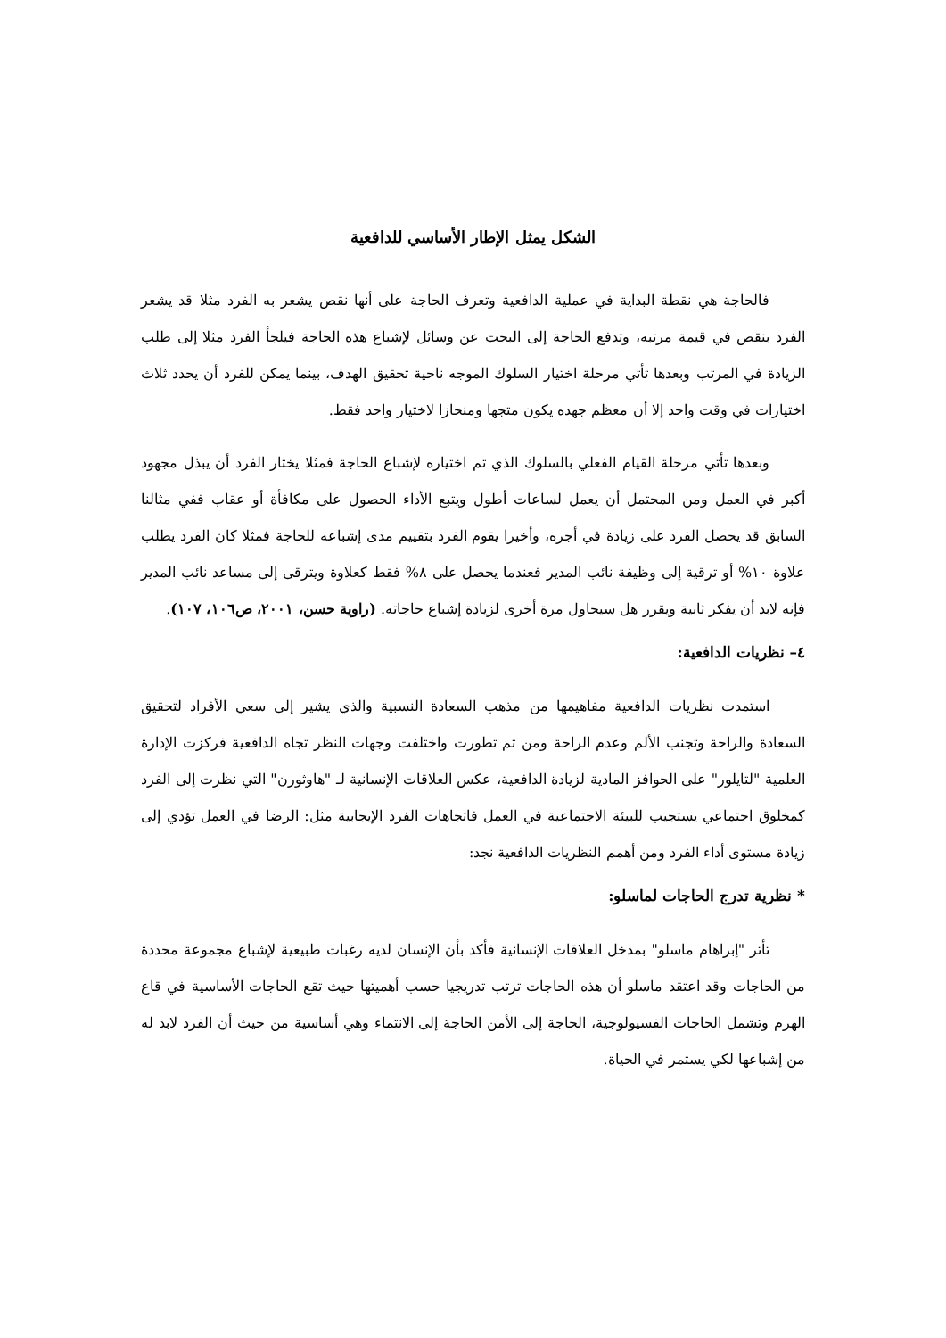الشكل يمثل الإطار الأساسي للدافعية
فالحاجة هي نقطة البداية في عملية الدافعية وتعرف الحاجة على أنها نقص يشعر به الفرد مثلا قد يشعر الفرد بنقص في قيمة مرتبه، وتدفع الحاجة إلى البحث عن وسائل لإشباع هذه الحاجة فيلجأ الفرد مثلا إلى طلب الزيادة في المرتب وبعدها تأتي مرحلة اختيار السلوك الموجه ناحية تحقيق الهدف، بينما يمكن للفرد أن يحدد ثلاث اختيارات في وقت واحد إلا أن معظم جهده يكون متجها ومنحازا لاختيار واحد فقط.
وبعدها تأتي مرحلة القيام الفعلي بالسلوك الذي تم اختياره لإشباع الحاجة فمثلا يختار الفرد أن يبذل مجهود أكبر في العمل ومن المحتمل أن يعمل لساعات أطول ويتبع الأداء الحصول على مكافأة أو عقاب ففي مثالنا السابق قد يحصل الفرد على زيادة في أجره، وأخيرا يقوم الفرد بتقييم مدى إشباعه للحاجة فمثلا كان الفرد يطلب علاوة ١٠% أو ترقية إلى وظيفة نائب المدير فعندما يحصل على ٨% فقط كعلاوة ويترقى إلى مساعد نائب المدير فإنه لابد أن يفكر ثانية ويقرر هل سيحاول مرة أخرى لزيادة إشباع حاجاته. (راوية حسن، ٢٠٠١، ص١٠٦، ١٠٧).
٤– نظريات الدافعية:
استمدت نظريات الدافعية مفاهيمها من مذهب السعادة النسبية والذي يشير إلى سعي الأفراد لتحقيق السعادة والراحة وتجنب الألم وعدم الراحة ومن ثم تطورت واختلفت وجهات النظر تجاه الدافعية فركزت الإدارة العلمية "لتايلور" على الحوافز المادية لزيادة الدافعية، عكس العلاقات الإنسانية لـ "هاوثورن" التي نظرت إلى الفرد كمخلوق اجتماعي يستجيب للبيئة الاجتماعية في العمل فاتجاهات الفرد الإيجابية مثل: الرضا في العمل تؤدي إلى زيادة مستوى أداء الفرد ومن أهمم النظريات الدافعية نجد:
* نظرية تدرج الحاجات لماسلو:
تأثر "إبراهام ماسلو" بمدخل العلاقات الإنسانية فأكد بأن الإنسان لديه رغبات طبيعية لإشباع مجموعة محددة من الحاجات وقد اعتقد ماسلو أن هذه الحاجات ترتب تدريجيا حسب أهميتها حيث تقع الحاجات الأساسية في قاع الهرم وتشمل الحاجات الفسيولوجية، الحاجة إلى الأمن الحاجة إلى الانتماء وهي أساسية من حيث أن الفرد لابد له من إشباعها لكي يستمر في الحياة.